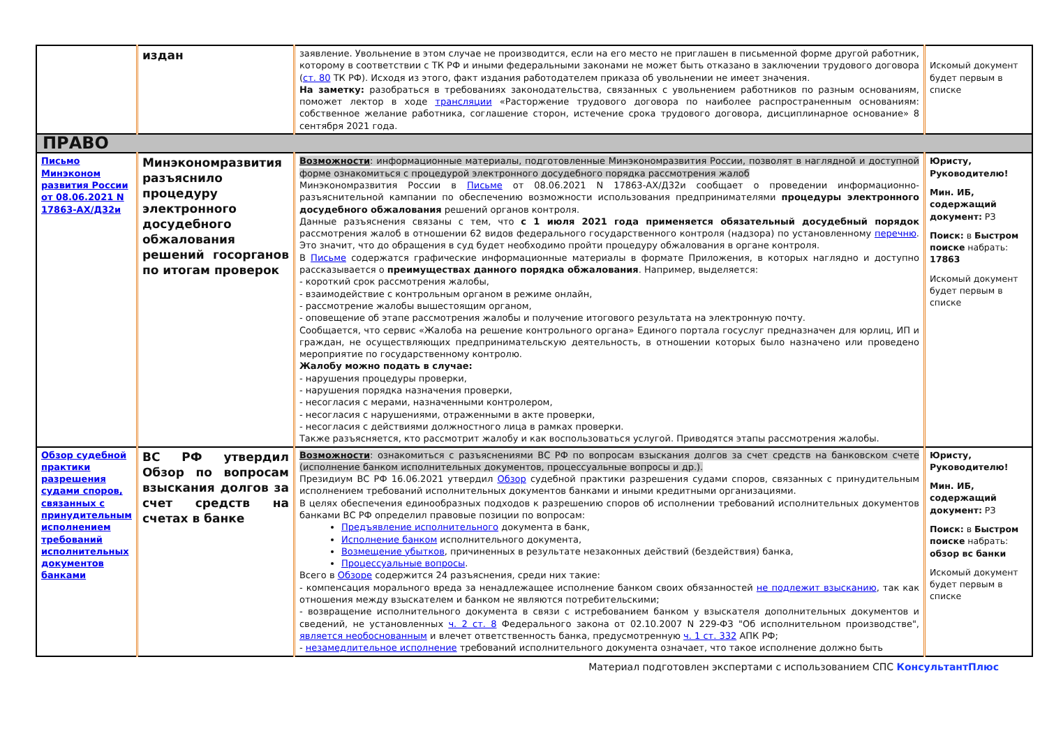| | издан | заявление. Увольнение в этом случае не производится, если на его место не приглашен в письменной форме другой работник, которому в соответствии с ТК РФ и иными федеральными законами не может быть отказано в заключении трудового договора ( ст. 80 ТК РФ). Исходя из этого, факт издания работодателем приказа об увольнении не имеет значения. На заметку: разобраться в требованиях законодательства, связанных с увольнением работников по разным основаниям, поможет лектор в ходе трансляции «Расторжение трудового договора по наиболее распространенным основаниям: собственное желание работника, соглашение сторон, истечение срока трудового договора, дисциплинарное основание» 8 сентября 2021 года. | Искомый документ будет первым в списке |
| ПРАВО | | | |
| Письмо Минэконом развития России от 08.06.2021 N 17863-АХ/Д32и | Минэкономразвития разъяснило процедуру электронного досудебного обжалования решений госорганов по итогам проверок | Возможности : информационные материалы, подготовленные Минэкономразвития России, позволят в наглядной и доступной форме ознакомиться с процедурой электронного досудебного порядка рассмотрения жалоб Минэкономразвития России в Письме от 08.06.2021 N 17863-АХ/Д32и сообщает о проведении информационно-разъяснительной кампании по обеспечению возможности использования предпринимателями процедуры электронного досудебного обжалования решений органов контроля. Данные разъяснения связаны с тем, что с 1 июля 2021 года применяется обязательный досудебный порядок рассмотрения жалоб в отношении 62 видов федерального государственного контроля (надзора) по установленному перечню . Это значит, что до обращения в суд будет необходимо пройти процедуру обжалования в органе контроля. В Письме содержатся графические информационные материалы в формате Приложения, в которых наглядно и доступно рассказывается о преимуществах данного порядка обжалования . Например, выделяется: - короткий срок рассмотрения жалобы, - взаимодействие с контрольным органом в режиме онлайн, - рассмотрение жалобы вышестоящим органом, - оповещение об этапе рассмотрения жалобы и получение итогового результата на электронную почту. Сообщается, что сервис «Жалоба на решение контрольного органа» Единого портала госуслуг предназначен для юрлиц, ИП и граждан, не осуществляющих предпринимательскую деятельность, в отношении которых было назначено или проведено мероприятие по государственному контролю. Жалобу можно подать в случае: - нарушения процедуры проверки, - нарушения порядка назначения проверки, - несогласия с мерами, назначенными контролером, - несогласия с нарушениями, отраженными в акте проверки, - несогласия с действиями должностного лица в рамках проверки. Также разъясняется, кто рассмотрит жалобу и как воспользоваться услугой. Приводятся этапы рассмотрения жалобы. | Юристу, Руководителю! Мин. ИБ, содержащий документ: РЗ Поиск: в Быстром поиске набрать: 17863 Искомый документ будет первым в списке |
| Обзор судебной практики разрешения судами споров, связанных с принудительным исполнением требований исполнительных документов банками | ВС РФ утвердил Обзор по вопросам взыскания долгов за счет средств на счетах в банке | Возможности : ознакомиться с разъяснениями ВС РФ по вопросам взыскания долгов за счет средств на банковском счете (исполнение банком исполнительных документов, процессуальные вопросы и др.). Президиум ВС РФ 16.06.2021 утвердил Обзор судебной практики разрешения судами споров, связанных с принудительным исполнением требований исполнительных документов банками и иными кредитными организациями. В целях обеспечения единообразных подходов к разрешению споров об исполнении требований исполнительных документов банками ВС РФ определил правовые позиции по вопросам: Предъявление исполнительного документа в банк, Исполнение банком исполнительного документа, Возмещение убытков , причиненных в результате незаконных действий (бездействия) банка, Процессуальные вопросы . Всего в Обзоре содержится 24 разъяснения, среди них такие: - компенсация морального вреда за ненадлежащее исполнение банком своих обязанностей не подлежит взысканию , так как отношения между взыскателем и банком не являются потребительскими; - возвращение исполнительного документа в связи с истребованием банком у взыскателя дополнительных документов и сведений, не установленных ч. 2 ст. 8 Федерального закона от 02.10.2007 N 229-ФЗ "Об исполнительном производстве", является необоснованным и влечет ответственность банка, предусмотренную ч. 1 ст. 332 АПК РФ; - незамедлительное исполнение требований исполнительного документа означает, что такое исполнение должно быть | Юристу, Руководителю! Мин. ИБ, содержащий документ: РЗ Поиск: в Быстром поиске набрать: обзор вс банки Искомый документ будет первым в списке |
Материал подготовлен экспертами с использованием СПС КонсультантПлюс